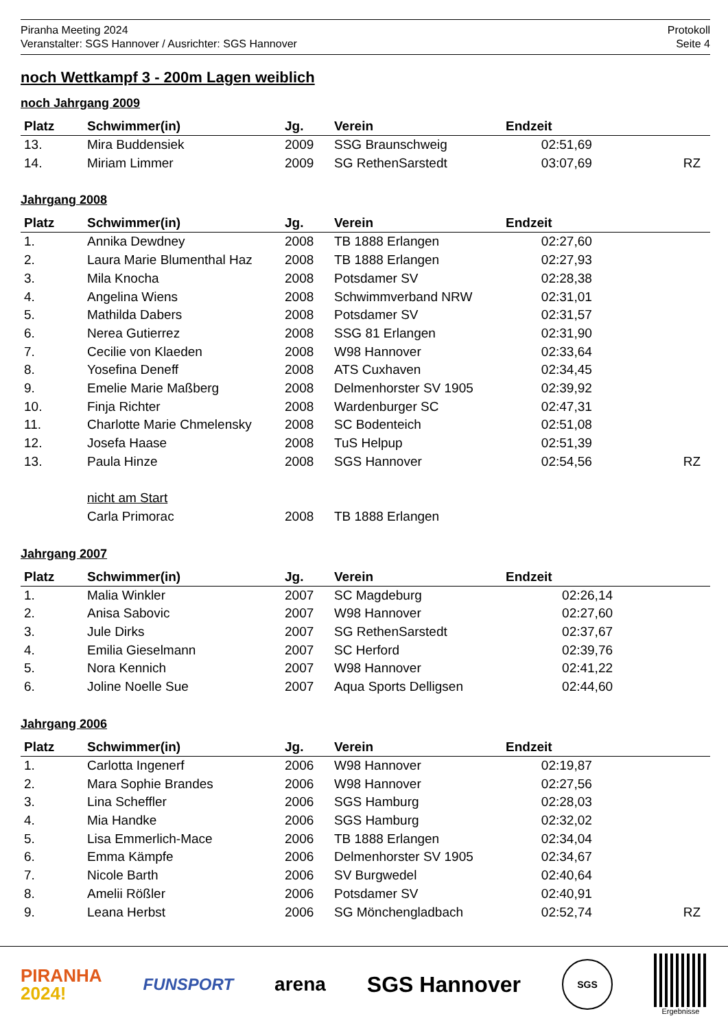Piranha Meeting 2024
Veranstalter: SGS Hannover / Ausrichter: SGS Hannover
Protokoll
Seite 4
noch Wettkampf 3 - 200m Lagen weiblich
noch Jahrgang 2009
| Platz | Schwimmer(in) | Jg. | Verein | Endzeit | |
| --- | --- | --- | --- | --- | --- |
| 13. | Mira Buddensiek | 2009 | SSG Braunschweig | 02:51,69 | |
| 14. | Miriam Limmer | 2009 | SG RethenSarstedt | 03:07,69 | RZ |
Jahrgang 2008
| Platz | Schwimmer(in) | Jg. | Verein | Endzeit | |
| --- | --- | --- | --- | --- | --- |
| 1. | Annika Dewdney | 2008 | TB 1888 Erlangen | 02:27,60 | |
| 2. | Laura Marie Blumenthal Haz | 2008 | TB 1888 Erlangen | 02:27,93 | |
| 3. | Mila Knocha | 2008 | Potsdamer SV | 02:28,38 | |
| 4. | Angelina Wiens | 2008 | Schwimmverband NRW | 02:31,01 | |
| 5. | Mathilda Dabers | 2008 | Potsdamer SV | 02:31,57 | |
| 6. | Nerea Gutierrez | 2008 | SSG 81 Erlangen | 02:31,90 | |
| 7. | Cecilie von Klaeden | 2008 | W98 Hannover | 02:33,64 | |
| 8. | Yosefina Deneff | 2008 | ATS Cuxhaven | 02:34,45 | |
| 9. | Emelie Marie Maßberg | 2008 | Delmenhorster SV 1905 | 02:39,92 | |
| 10. | Finja Richter | 2008 | Wardenburger SC | 02:47,31 | |
| 11. | Charlotte Marie Chmelensky | 2008 | SC Bodenteich | 02:51,08 | |
| 12. | Josefa Haase | 2008 | TuS Helpup | 02:51,39 | |
| 13. | Paula Hinze | 2008 | SGS Hannover | 02:54,56 | RZ |
| | nicht am Start | | | | |
| | Carla Primorac | 2008 | TB 1888 Erlangen | | |
Jahrgang 2007
| Platz | Schwimmer(in) | Jg. | Verein | Endzeit | |
| --- | --- | --- | --- | --- | --- |
| 1. | Malia Winkler | 2007 | SC Magdeburg | 02:26,14 | |
| 2. | Anisa Sabovic | 2007 | W98 Hannover | 02:27,60 | |
| 3. | Jule Dirks | 2007 | SG RethenSarstedt | 02:37,67 | |
| 4. | Emilia Gieselmann | 2007 | SC Herford | 02:39,76 | |
| 5. | Nora Kennich | 2007 | W98 Hannover | 02:41,22 | |
| 6. | Joline Noelle Sue | 2007 | Aqua Sports Delligsen | 02:44,60 | |
Jahrgang 2006
| Platz | Schwimmer(in) | Jg. | Verein | Endzeit | |
| --- | --- | --- | --- | --- | --- |
| 1. | Carlotta Ingenerf | 2006 | W98 Hannover | 02:19,87 | |
| 2. | Mara Sophie Brandes | 2006 | W98 Hannover | 02:27,56 | |
| 3. | Lina Scheffler | 2006 | SGS Hamburg | 02:28,03 | |
| 4. | Mia Handke | 2006 | SGS Hamburg | 02:32,02 | |
| 5. | Lisa Emmerlich-Mace | 2006 | TB 1888 Erlangen | 02:34,04 | |
| 6. | Emma Kämpfe | 2006 | Delmenhorster SV 1905 | 02:34,67 | |
| 7. | Nicole Barth | 2006 | SV Burgwedel | 02:40,64 | |
| 8. | Amelii Rößler | 2006 | Potsdamer SV | 02:40,91 | |
| 9. | Leana Herbst | 2006 | SG Mönchengladbach | 02:52,74 | RZ |
PIRANHA
2024!
FUNSPORT
arena SGS Hannover
SGS
Ergebnisse